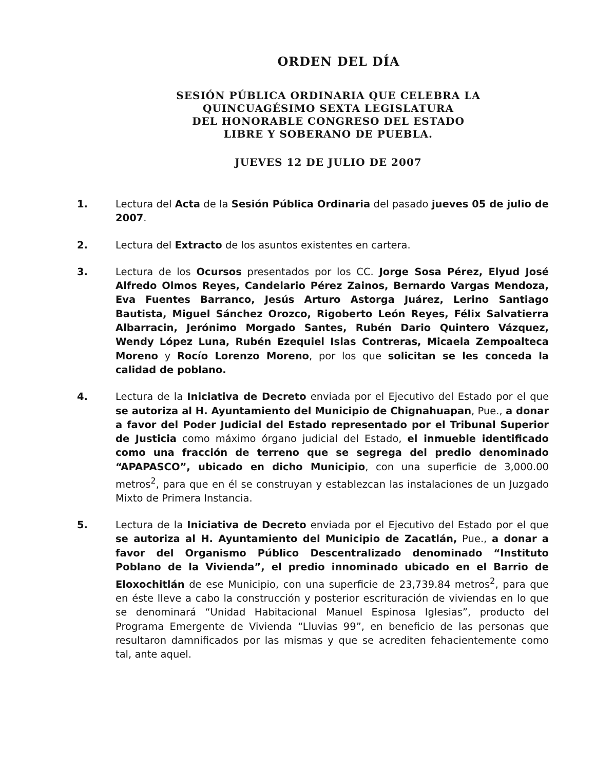ORDEN DEL DÍA
SESIÓN PÚBLICA ORDINARIA QUE CELEBRA LA
QUINCUAGÉSIMO SEXTA LEGISLATURA
DEL HONORABLE CONGRESO DEL ESTADO
LIBRE Y SOBERANO DE PUEBLA.
JUEVES 12 DE JULIO DE 2007
1. Lectura del Acta de la Sesión Pública Ordinaria del pasado jueves 05 de julio de 2007.
2. Lectura del Extracto de los asuntos existentes en cartera.
3. Lectura de los Ocursos presentados por los CC. Jorge Sosa Pérez, Elyud José Alfredo Olmos Reyes, Candelario Pérez Zainos, Bernardo Vargas Mendoza, Eva Fuentes Barranco, Jesús Arturo Astorga Juárez, Lerino Santiago Bautista, Miguel Sánchez Orozco, Rigoberto León Reyes, Félix Salvatierra Albarracin, Jerónimo Morgado Santes, Rubén Dario Quintero Vázquez, Wendy López Luna, Rubén Ezequiel Islas Contreras, Micaela Zempoalteca Moreno y Rocío Lorenzo Moreno, por los que solicitan se les conceda la calidad de poblano.
4. Lectura de la Iniciativa de Decreto enviada por el Ejecutivo del Estado por el que se autoriza al H. Ayuntamiento del Municipio de Chignahuapan, Pue., a donar a favor del Poder Judicial del Estado representado por el Tribunal Superior de Justicia como máximo órgano judicial del Estado, el inmueble identificado como una fracción de terreno que se segrega del predio denominado “APAPASCO”, ubicado en dicho Municipio, con una superficie de 3,000.00 metros<sup>2</sup>, para que en él se construyan y establezcan las instalaciones de un Juzgado Mixto de Primera Instancia.
5. Lectura de la Iniciativa de Decreto enviada por el Ejecutivo del Estado por el que se autoriza al H. Ayuntamiento del Municipio de Zacatlán, Pue., a donar a favor del Organismo Público Descentralizado denominado “Instituto Poblano de la Vivienda”, el predio innominado ubicado en el Barrio de Eloxochitlán de ese Municipio, con una superficie de 23,739.84 metros<sup>2</sup>, para que en éste lleve a cabo la construcción y posterior escrituración de viviendas en lo que se denominará “Unidad Habitacional Manuel Espinosa Iglesias”, producto del Programa Emergente de Vivienda “Lluvias 99”, en beneficio de las personas que resultaron damnificados por las mismas y que se acrediten fehacientemente como tal, ante aquel.